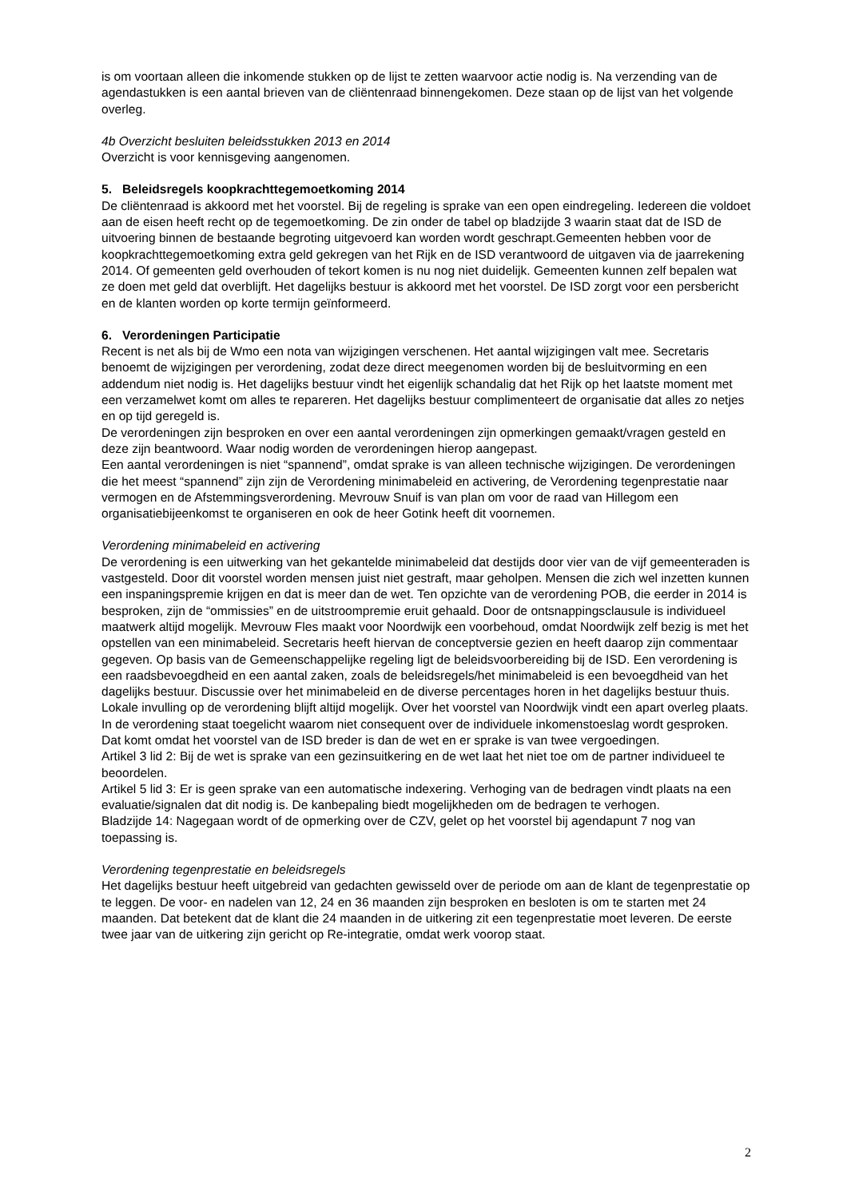is om voortaan alleen die inkomende stukken op de lijst te zetten waarvoor actie nodig is. Na verzending van de agendastukken is een aantal brieven van de cliëntenraad binnengekomen. Deze staan op de lijst van het volgende overleg.
4b Overzicht besluiten beleidsstukken 2013 en 2014
Overzicht is voor kennisgeving aangenomen.
5. Beleidsregels koopkrachttegemoetkoming 2014
De cliëntenraad is akkoord met het voorstel. Bij de regeling is sprake van een open eindregeling. Iedereen die voldoet aan de eisen heeft recht op de tegemoetkoming. De zin onder de tabel op bladzijde 3 waarin staat dat de ISD de uitvoering binnen de bestaande begroting uitgevoerd kan worden wordt geschrapt.Gemeenten hebben voor de koopkrachttegemoetkoming extra geld gekregen van het Rijk en de ISD verantwoord de uitgaven via de jaarrekening 2014. Of gemeenten geld overhouden of tekort komen is nu nog niet duidelijk. Gemeenten kunnen zelf bepalen wat ze doen met geld dat overblijft. Het dagelijks bestuur is akkoord met het voorstel. De ISD zorgt voor een persbericht en de klanten worden op korte termijn geïnformeerd.
6. Verordeningen Participatie
Recent is net als bij de Wmo een nota van wijzigingen verschenen. Het aantal wijzigingen valt mee. Secretaris benoemt de wijzigingen per verordening, zodat deze direct meegenomen worden bij de besluitvorming en een addendum niet nodig is. Het dagelijks bestuur vindt het eigenlijk schandalig dat het Rijk op het laatste moment met een verzamelwet komt om alles te repareren. Het dagelijks bestuur complimenteert de organisatie dat alles zo netjes en op tijd geregeld is.
De verordeningen zijn besproken en over een aantal verordeningen zijn opmerkingen gemaakt/vragen gesteld en deze zijn beantwoord. Waar nodig worden de verordeningen hierop aangepast.
Een aantal verordeningen is niet “spannend”, omdat sprake is van alleen technische wijzigingen. De verordeningen die het meest “spannend” zijn zijn de Verordening minimabeleid en activering, de Verordening tegenprestatie naar vermogen en de Afstemmingsverordening. Mevrouw Snuif is van plan om voor de raad van Hillegom een organisatiebijeenkomst te organiseren en ook de heer Gotink heeft dit voornemen.
Verordening minimabeleid en activering
De verordening is een uitwerking van het gekantelde minimabeleid dat destijds door vier van de vijf gemeenteraden is vastgesteld. Door dit voorstel worden mensen juist niet gestraft, maar geholpen. Mensen die zich wel inzetten kunnen een inspaningspremie krijgen en dat is meer dan de wet. Ten opzichte van de verordening POB, die eerder in 2014 is besproken, zijn de “ommissies” en de uitstroompremie eruit gehaald. Door de ontsnappingsclausule is individueel maatwerk altijd mogelijk. Mevrouw Fles maakt voor Noordwijk een voorbehoud, omdat Noordwijk zelf bezig is met het opstellen van een minimabeleid. Secretaris heeft hiervan de conceptversie gezien en heeft daarop zijn commentaar gegeven. Op basis van de Gemeenschappelijke regeling ligt de beleidsvoorbereiding bij de ISD. Een verordening is een raadsbevoegdheid en een aantal zaken, zoals de beleidsregels/het minimabeleid is een bevoegdheid van het dagelijks bestuur. Discussie over het minimabeleid en de diverse percentages horen in het dagelijks bestuur thuis. Lokale invulling op de verordening blijft altijd mogelijk. Over het voorstel van Noordwijk vindt een apart overleg plaats.
In de verordening staat toegelicht waarom niet consequent over de individuele inkomenstoeslag wordt gesproken. Dat komt omdat het voorstel van de ISD breder is dan de wet en er sprake is van twee vergoedingen.
Artikel 3 lid 2: Bij de wet is sprake van een gezinsuitkering en de wet laat het niet toe om de partner individueel te beoordelen.
Artikel 5 lid 3: Er is geen sprake van een automatische indexering. Verhoging van de bedragen vindt plaats na een evaluatie/signalen dat dit nodig is. De kanbepaling biedt mogelijkheden om de bedragen te verhogen.
Bladzijde 14: Nagegaan wordt of de opmerking over de CZV, gelet op het voorstel bij agendapunt 7 nog van toepassing is.
Verordening tegenprestatie en beleidsregels
Het dagelijks bestuur heeft uitgebreid van gedachten gewisseld over de periode om aan de klant de tegenprestatie op te leggen. De voor- en nadelen van 12, 24 en 36 maanden zijn besproken en besloten is om te starten met 24 maanden. Dat betekent dat de klant die 24 maanden in de uitkering zit een tegenprestatie moet leveren. De eerste twee jaar van de uitkering zijn gericht op Re-integratie, omdat werk voorop staat.
2